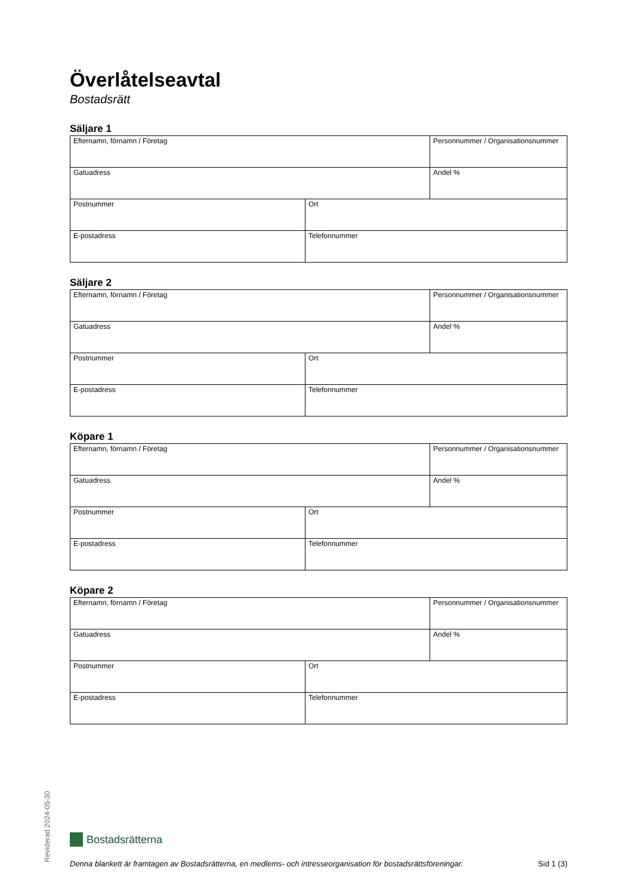Överlåtelseavtal
Bostadsrätt
Säljare 1
| Efternamn, förnamn / Företag | | Personnummer / Organisationsnummer |
| Gatuadress | | Andel % |
| Postnummer | Ort | |
| E-postadress | Telefonnummer | |
Säljare 2
| Efternamn, förnamn / Företag | | Personnummer / Organisationsnummer |
| Gatuadress | | Andel % |
| Postnummer | Ort | |
| E-postadress | Telefonnummer | |
Köpare 1
| Efternamn, förnamn / Företag | | Personnummer / Organisationsnummer |
| Gatuadress | | Andel % |
| Postnummer | Ort | |
| E-postadress | Telefonnummer | |
Köpare 2
| Efternamn, förnamn / Företag | | Personnummer / Organisationsnummer |
| Gatuadress | | Andel % |
| Postnummer | Ort | |
| E-postadress | Telefonnummer | |
Reviderad 2024-05-30
Bostadsrätterna
Denna blankett är framtagen av Bostadsrätterna, en medlems- och intresseorganisation för bostadsrättsföreningar. Sid 1 (3)